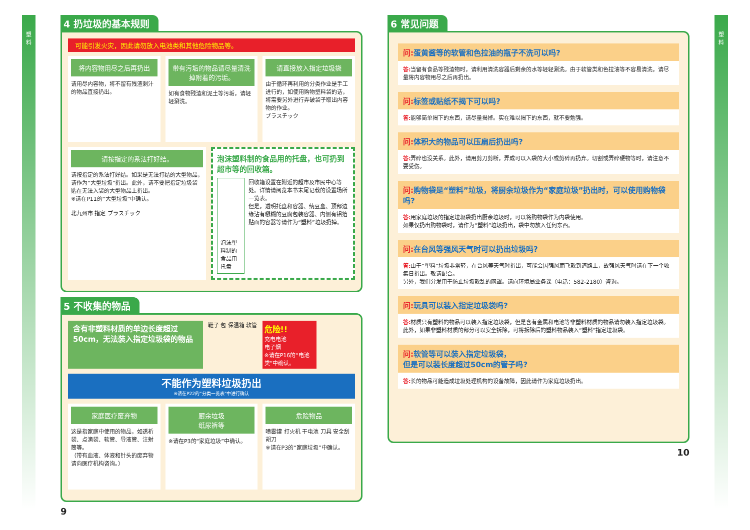塑
料
4 扔垃圾的基本规则
可能引发火灾，因此请勿放入电池类和其他危险物品等。
将内容物用尽之后再扔出
请用尽内容物，将不留有残渣剩汁的物品直接扔出。
带有污垢的物品请尽量清洗掉附着的污垢。
如有食物残渣和泥土等污垢，请轻轻涮洗。
请直接放入指定垃圾袋
由于循环再利用的分类作业是手工进行的，如使用购物塑料袋的话，将需要另外进行弄破袋子取出内容物的作业。
プラスチック
请按指定的系法打好结。
请按指定的系法打好结。如果是无法打结的大型物品，请作为“大型垃圾”扔出。此外，请不要把指定垃圾袋贴在无法入袋的大型物品上扔出。
※请在P11的“大型垃圾”中确认。
北九州市 指定 プラスチック
泡沫塑料制的食品用的托盘，也可扔到超市等的回收箱。
泡沫塑料制的食品用托盘
回收箱设置在附近的超市及市民中心等处。详情请阅览本书末尾记载的设置场所一览表。
但是，透明托盘和容器、纳豆盒、顶部边缘沾有糨糊的豆腐包装容器、内侧有铝箔贴面的容器等请作为“塑料”垃圾扔掉。
5 不收集的物品
含有非塑料材质的单边长度超过50cm，无法装入指定垃圾袋的物品
鞋子 包 保温箱 软管
危险!!
充电电池
电子烟
※请在P16的“电池类”中确认。
不能作为塑料垃圾扔出
※请在P22的“分类一览表”中进行确认
家庭医疗废弃物
这是指家庭中使用的物品，如透析袋、点滴袋、软管、导液管、注射筒等。
（带有血液、体液和针头的废弃物请向医疗机构咨询。）
厨余垃圾
纸尿裤等
※请在P3的“家庭垃圾”中确认。
危险物品
喷雾罐 打火机 干电池 刀具 安全刮胡刀
※请在P3的“家庭垃圾”中确认。
9
6 常见问题
问: 蛋黄酱等的软管和色拉油的瓶子不洗可以吗?
答: 当留有食品等残渣物时，请利用清洗容器后剩余的水等轻轻涮洗。由于软管类和色拉油等不容易清洗，请尽量将内容物用尽之后再扔出。
问: 标签或贴纸不揭下可以吗?
答: 能够简单揭下的东西，请尽量揭掉。实在难以揭下的东西，就不要勉强。
问: 体积大的物品可以压扁后扔出吗?
答: 弄碎也没关系。此外，请用剪刀剪断，弄成可以入袋的大小或剪碎再扔弃。切割或弄碎硬物等时，请注意不要受伤。
问: 购物袋是“塑料”垃圾，将厨余垃圾作为“家庭垃圾”扔出时，可以使用购物袋吗?
答: 用家庭垃圾的指定垃圾袋扔出厨余垃圾时，可以将购物袋作为内袋使用。
如果仅扔出购物袋时，请作为“塑料”垃圾扔出，袋中勿放入任何东西。
问: 在台风等强风天气时可以扔出垃圾吗?
答: 由于“塑料”垃圾非常轻，在台风等天气时扔出，可能会因强风而飞散到道路上，故强风天气时请在下一个收集日扔出。敬请配合。
另外，我们分发用于防止垃圾散乱的网罩。请向环境局业务课（电话：582-2180）咨询。
问: 玩具可以装入指定垃圾袋吗?
答: 材质只有塑料的物品可以装入指定垃圾袋，但是含有金属和电池等非塑料材质的物品请勿装入指定垃圾袋。此外，如果非塑料材质的部分可以安全拆除，可将拆除后的塑料物品装入“塑料”指定垃圾袋。
问: 软管等可以装入指定垃圾袋，
但是可以装长度超过50cm的管子吗?
答: 长的物品可能造成垃圾处理机构的设备故障，因此请作为家庭垃圾扔出。
10
塑
料